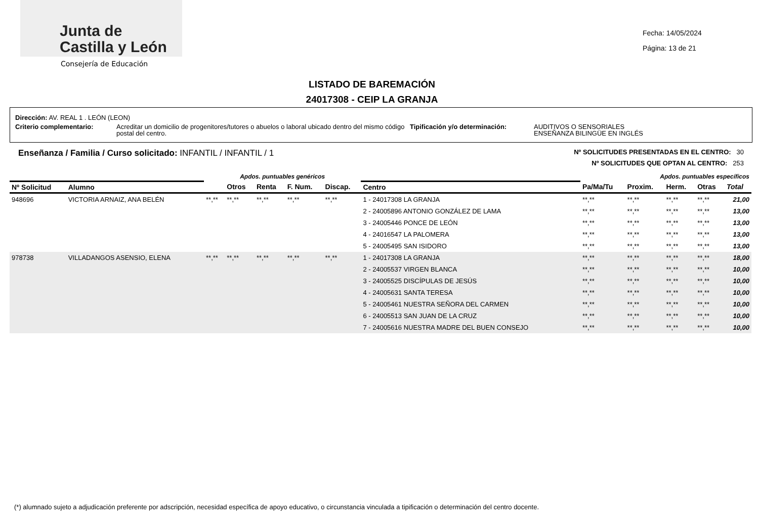Junta de
Castilla y León
Consejería de Educación
Fecha: 14/05/2024
Página: 13 de 21
LISTADO DE BAREMACIÓN
24017308 - CEIP LA GRANJA
Dirección: AV. REAL 1 . LEÓN (LEON)
Criterio complementario: Acreditar un domicilio de progenitores/tutores o abuelos o laboral ubicado dentro del mismo código postal del centro.
Tipificación y/o determinación: AUDITIVOS O SENSORIALES
ENSEÑANZA BILINGÜE EN INGLÉS
Enseñanza / Familia / Curso solicitado: INFANTIL / INFANTIL / 1
Nº SOLICITUDES PRESENTADAS EN EL CENTRO: 30
Nº SOLICITUDES QUE OPTAN AL CENTRO: 253
| | | Apdos. puntuables genéricos | | | | | | Apdos. puntuables específicos | | | | |
| --- | --- | --- | --- | --- | --- | --- | --- | --- | --- | --- | --- | --- |
| Nº Solicitud | Alumno | | Otros | Renta | F. Num. | Discap. | Centro | Pa/Ma/Tu | Proxim. | Herm. | Otras | Total |
| 948696 | VICTORIA ARNAIZ, ANA BELÉN | **,** | **,** | **,** | **,** | **,** | 1 - 24017308 LA GRANJA | **,** | **,** | **,** | **,** | 21,00 |
| | | | | | | | 2 - 24005896 ANTONIO GONZÁLEZ DE LAMA | **,** | **,** | **,** | **,** | 13,00 |
| | | | | | | | 3 - 24005446 PONCE DE LEÓN | **,** | **,** | **,** | **,** | 13,00 |
| | | | | | | | 4 - 24016547 LA PALOMERA | **,** | **,** | **,** | **,** | 13,00 |
| | | | | | | | 5 - 24005495 SAN ISIDORO | **,** | **,** | **,** | **,** | 13,00 |
| 978738 | VILLADANGOS ASENSIO, ELENA | **,** | **,** | **,** | **,** | **,** | 1 - 24017308 LA GRANJA | **,** | **,** | **,** | **,** | 18,00 |
| | | | | | | | 2 - 24005537 VIRGEN BLANCA | **,** | **,** | **,** | **,** | 10,00 |
| | | | | | | | 3 - 24005525 DISCÍPULAS DE JESÚS | **,** | **,** | **,** | **,** | 10,00 |
| | | | | | | | 4 - 24005631 SANTA TERESA | **,** | **,** | **,** | **,** | 10,00 |
| | | | | | | | 5 - 24005461 NUESTRA SEÑORA DEL CARMEN | **,** | **,** | **,** | **,** | 10,00 |
| | | | | | | | 6 - 24005513 SAN JUAN DE LA CRUZ | **,** | **,** | **,** | **,** | 10,00 |
| | | | | | | | 7 - 24005616 NUESTRA MADRE DEL BUEN CONSEJO | **,** | **,** | **,** | **,** | 10,00 |
(*) alumnado sujeto a adjudicación preferente por adscripción, necesidad específica de apoyo educativo, o circunstancia vinculada a tipificación o determinación del centro docente.